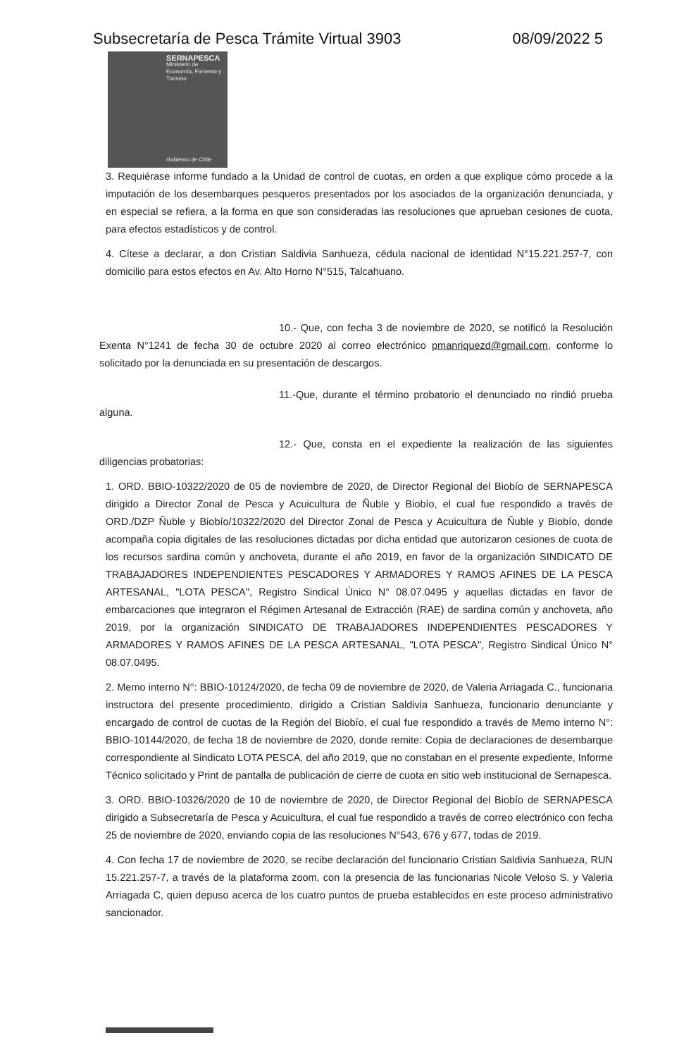Subsecretaría de Pesca Trámite Virtual 3903 08/09/2022 5
SERNAPESCA
Ministerio de Economía, Fomento y Turismo
Gobierno de Chile
3. Requiérase informe fundado a la Unidad de control de cuotas, en orden a que explique cómo procede a la imputación de los desembarques pesqueros presentados por los asociados de la organización denunciada, y en especial se refiera, a la forma en que son consideradas las resoluciones que aprueban cesiones de cuota, para efectos estadísticos y de control.
4. Cítese a declarar, a don Cristian Saldivia Sanhueza, cédula nacional de identidad N°15.221.257-7, con domicilio para estos efectos en Av. Alto Horno N°515, Talcahuano.
10.- Que, con fecha 3 de noviembre de 2020, se notificó la Resolución Exenta N°1241 de fecha 30 de octubre 2020 al correo electrónico pmanriquezd@gmail.com, conforme lo solicitado por la denunciada en su presentación de descargos.
11.-Que, durante el término probatorio el denunciado no rindió prueba alguna.
12.- Que, consta en el expediente la realización de las siguientes diligencias probatorias:
1. ORD. BBIO-10322/2020 de 05 de noviembre de 2020, de Director Regional del Biobío de SERNAPESCA dirigido a Director Zonal de Pesca y Acuicultura de Ñuble y Biobío, el cual fue respondido a través de ORD./DZP Ñuble y Biobío/10322/2020 del Director Zonal de Pesca y Acuicultura de Ñuble y Biobío, donde acompaña copia digitales de las resoluciones dictadas por dicha entidad que autorizaron cesiones de cuota de los recursos sardina común y anchoveta, durante el año 2019, en favor de la organización SINDICATO DE TRABAJADORES INDEPENDIENTES PESCADORES Y ARMADORES Y RAMOS AFINES DE LA PESCA ARTESANAL, "LOTA PESCA", Registro Sindical Único N° 08.07.0495 y aquellas dictadas en favor de embarcaciones que integraron el Régimen Artesanal de Extracción (RAE) de sardina común y anchoveta, año 2019, por la organización SINDICATO DE TRABAJADORES INDEPENDIENTES PESCADORES Y ARMADORES Y RAMOS AFINES DE LA PESCA ARTESANAL, "LOTA PESCA", Registro Sindical Único N° 08.07.0495.
2. Memo interno N°: BBIO-10124/2020, de fecha 09 de noviembre de 2020, de Valeria Arriagada C., funcionaria instructora del presente procedimiento, dirigido a Cristian Saldivia Sanhueza, funcionario denunciante y encargado de control de cuotas de la Región del Biobío, el cual fue respondido a través de Memo interno N°: BBIO-10144/2020, de fecha 18 de noviembre de 2020, donde remite: Copia de declaraciones de desembarque correspondiente al Sindicato LOTA PESCA, del año 2019, que no constaban en el presente expediente, Informe Técnico solicitado y Print de pantalla de publicación de cierre de cuota en sitio web institucional de Sernapesca.
3. ORD. BBIO-10326/2020 de 10 de noviembre de 2020, de Director Regional del Biobío de SERNAPESCA dirigido a Subsecretaría de Pesca y Acuicultura, el cual fue respondido a través de correo electrónico con fecha 25 de noviembre de 2020, enviando copia de las resoluciones N°543, 676 y 677, todas de 2019.
4. Con fecha 17 de noviembre de 2020, se recibe declaración del funcionario Cristian Saldivia Sanhueza, RUN 15.221.257-7, a través de la plataforma zoom, con la presencia de las funcionarias Nicole Veloso S. y Valeria Arriagada C, quien depuso acerca de los cuatro puntos de prueba establecidos en este proceso administrativo sancionador.